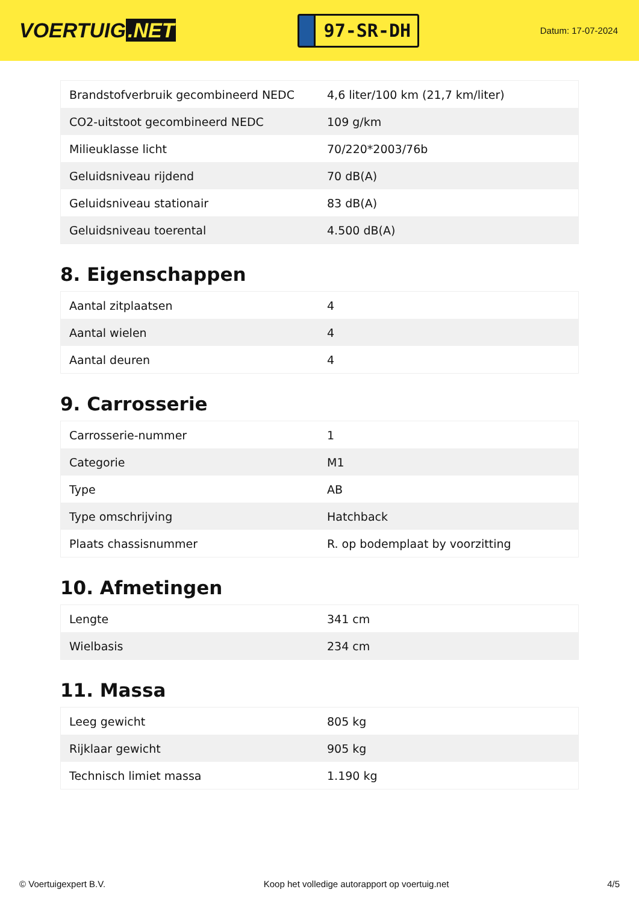VOERTUIG.NET
97-SR-DH
Datum: 17-07-2024
| Brandstofverbruik gecombineerd NEDC | 4,6 liter/100 km (21,7 km/liter) |
| CO2-uitstoot gecombineerd NEDC | 109 g/km |
| Milieuklasse licht | 70/220*2003/76b |
| Geluidsniveau rijdend | 70 dB(A) |
| Geluidsniveau stationair | 83 dB(A) |
| Geluidsniveau toerental | 4.500 dB(A) |
8. Eigenschappen
| Aantal zitplaatsen | 4 |
| Aantal wielen | 4 |
| Aantal deuren | 4 |
9. Carrosserie
| Carrosserie-nummer | 1 |
| Categorie | M1 |
| Type | AB |
| Type omschrijving | Hatchback |
| Plaats chassisnummer | R. op bodemplaat by voorzitting |
10. Afmetingen
| Lengte | 341 cm |
| Wielbasis | 234 cm |
11. Massa
| Leeg gewicht | 805 kg |
| Rijklaar gewicht | 905 kg |
| Technisch limiet massa | 1.190 kg |
© Voertuigexpert B.V. Koop het volledige autorapport op voertuig.net 4/5